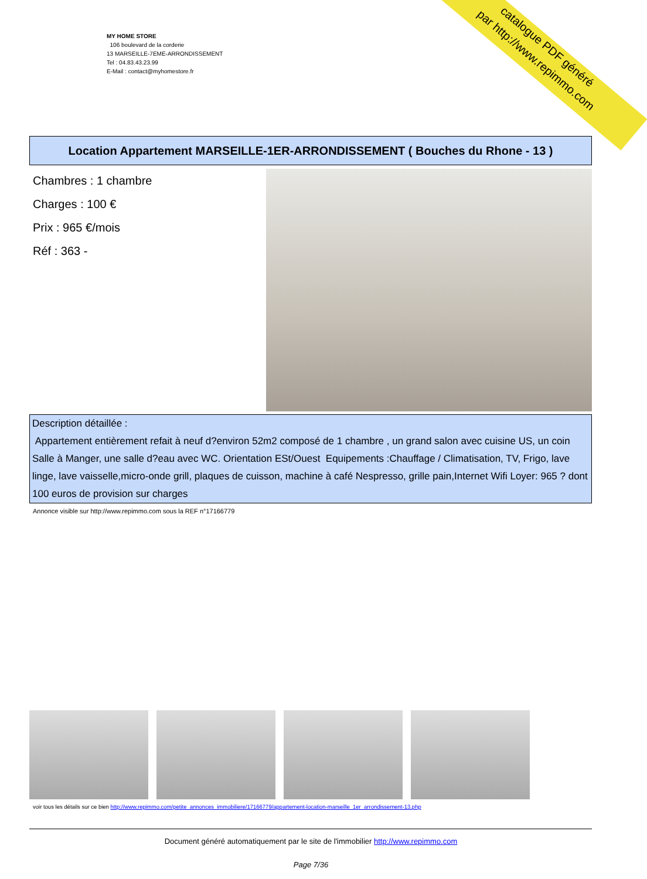MY HOME STORE
106 boulevard de la corderie
13 MARSEILLE-7EME-ARRONDISSEMENT
Tel : 04.83.43.23.99
E-Mail : contact@myhomestore.fr
catalogue PDF généré
par http://www.repimmo.com
Location Appartement MARSEILLE-1ER-ARRONDISSEMENT ( Bouches du Rhone - 13 )
Chambres : 1 chambre
Charges : 100 €
Prix : 965 €/mois
Réf : 363 -
Description détaillée :
Appartement entièrement refait à neuf d?environ 52m2 composé de 1 chambre , un grand salon avec cuisine US, un coin Salle à Manger, une salle d?eau avec WC. Orientation ESt/Ouest Equipements :Chauffage / Climatisation, TV, Frigo, lave linge, lave vaisselle,micro-onde grill, plaques de cuisson, machine à café Nespresso, grille pain,Internet Wifi Loyer: 965 ? dont 100 euros de provision sur charges
Annonce visible sur http://www.repimmo.com sous la REF n°17166779
voir tous les détails sur ce bien http://www.repimmo.com/petite_annonces_immobiliere/17166779/appartement-location-marseille_1er_arrondissement-13.php
Document généré automatiquement par le site de l'immobilier http://www.repimmo.com
Page 7/36